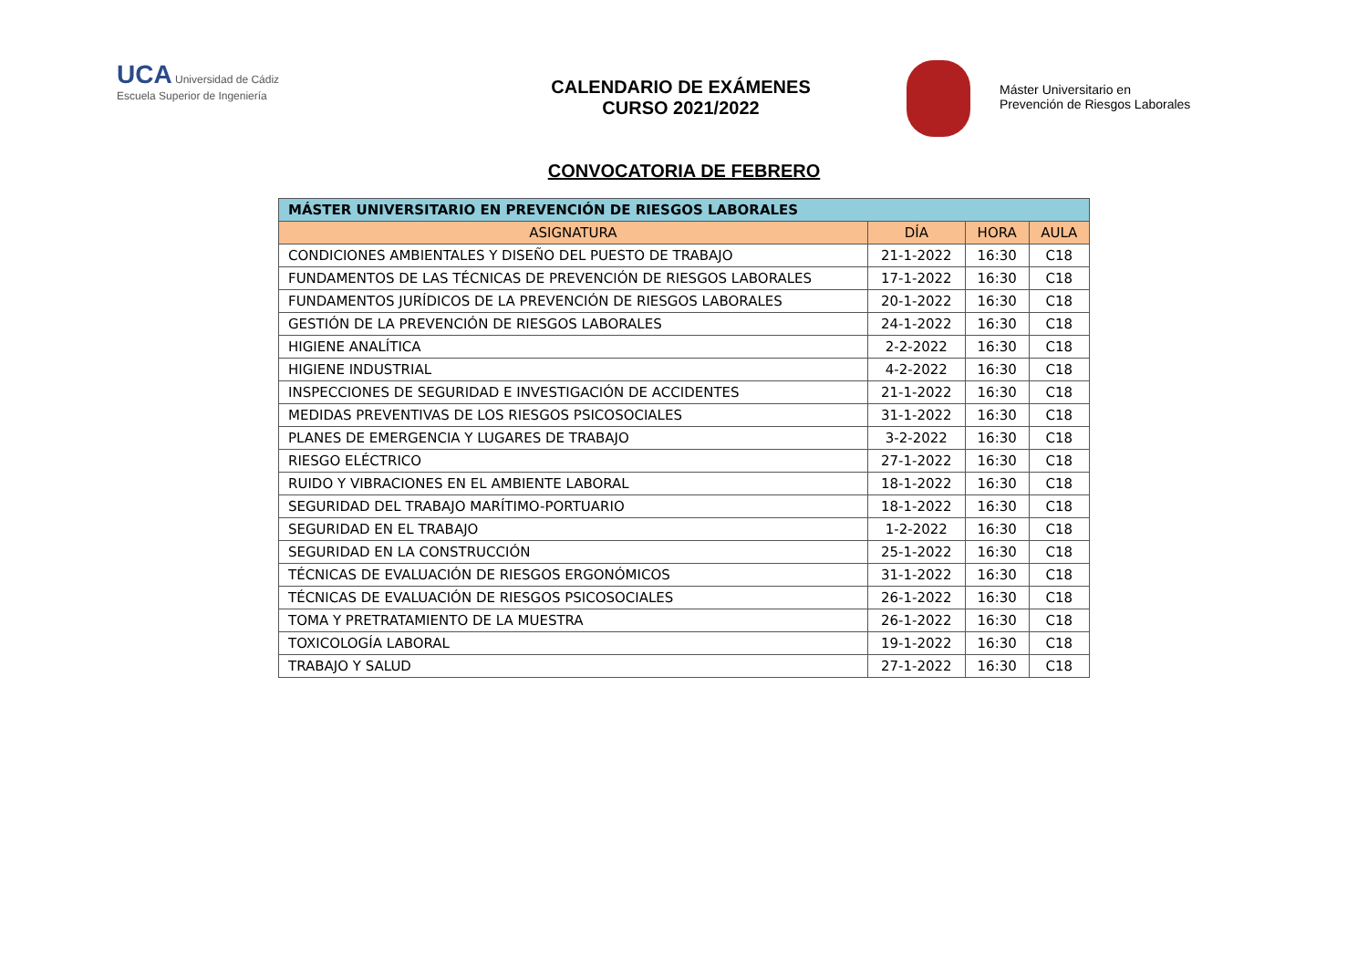UCA Universidad de Cádiz
Escuela Superior de Ingeniería
CALENDARIO DE EXÁMENES
CURSO 2021/2022
Máster Universitario en
Prevención de Riesgos Laborales
CONVOCATORIA DE FEBRERO
| MÁSTER UNIVERSITARIO EN PREVENCIÓN DE RIESGOS LABORALES | | | |
| --- | --- | --- | --- |
| ASIGNATURA | DÍA | HORA | AULA |
| CONDICIONES AMBIENTALES Y DISEÑO DEL PUESTO DE TRABAJO | 21-1-2022 | 16:30 | C18 |
| FUNDAMENTOS DE LAS TÉCNICAS DE PREVENCIÓN DE RIESGOS LABORALES | 17-1-2022 | 16:30 | C18 |
| FUNDAMENTOS JURÍDICOS DE LA PREVENCIÓN DE RIESGOS LABORALES | 20-1-2022 | 16:30 | C18 |
| GESTIÓN DE LA PREVENCIÓN DE RIESGOS LABORALES | 24-1-2022 | 16:30 | C18 |
| HIGIENE ANALÍTICA | 2-2-2022 | 16:30 | C18 |
| HIGIENE INDUSTRIAL | 4-2-2022 | 16:30 | C18 |
| INSPECCIONES DE SEGURIDAD E INVESTIGACIÓN DE ACCIDENTES | 21-1-2022 | 16:30 | C18 |
| MEDIDAS PREVENTIVAS DE LOS RIESGOS PSICOSOCIALES | 31-1-2022 | 16:30 | C18 |
| PLANES DE EMERGENCIA Y LUGARES DE TRABAJO | 3-2-2022 | 16:30 | C18 |
| RIESGO ELÉCTRICO | 27-1-2022 | 16:30 | C18 |
| RUIDO Y VIBRACIONES EN EL AMBIENTE LABORAL | 18-1-2022 | 16:30 | C18 |
| SEGURIDAD DEL TRABAJO MARÍTIMO-PORTUARIO | 18-1-2022 | 16:30 | C18 |
| SEGURIDAD EN EL TRABAJO | 1-2-2022 | 16:30 | C18 |
| SEGURIDAD EN LA CONSTRUCCIÓN | 25-1-2022 | 16:30 | C18 |
| TÉCNICAS DE EVALUACIÓN DE RIESGOS ERGONÓMICOS | 31-1-2022 | 16:30 | C18 |
| TÉCNICAS DE EVALUACIÓN DE RIESGOS PSICOSOCIALES | 26-1-2022 | 16:30 | C18 |
| TOMA Y PRETRATAMIENTO DE LA MUESTRA | 26-1-2022 | 16:30 | C18 |
| TOXICOLOGÍA LABORAL | 19-1-2022 | 16:30 | C18 |
| TRABAJO Y SALUD | 27-1-2022 | 16:30 | C18 |